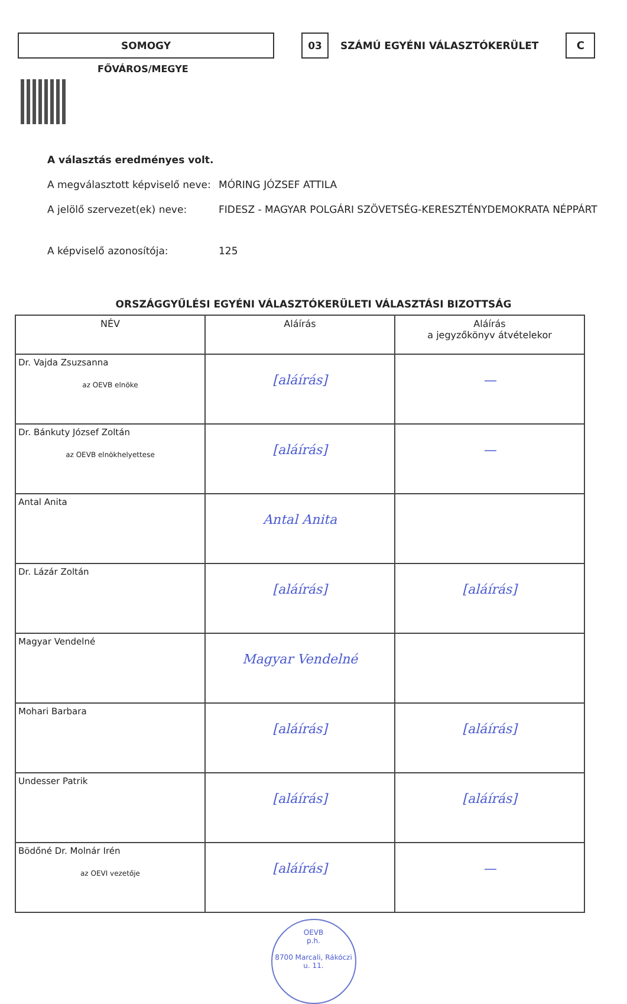SOMOGY 03
SZÁMÚ EGYÉNI VÁLASZTÓKERÜLET
C
FŐVÁROS/MEGYE
A választás eredményes volt.
A megválasztott képviselő neve: MÓRING JÓZSEF ATTILA
A jelölő szervezet(ek) neve: FIDESZ - MAGYAR POLGÁRI SZÖVETSÉG-KERESZTÉNYDEMOKRATA NÉPPÁRT
A képviselő azonosítója: 125
ORSZÁGGYŰLÉSI EGYÉNI VÁLASZTÓKERÜLETI VÁLASZTÁSI BIZOTTSÁG
| NÉV | Aláírás | Aláírás a jegyzőkönyv átvételekor |
| --- | --- | --- |
| Dr. Vajda Zsuzsanna az OEVB elnöke | [aláírás] | — |
| Dr. Bánkuty József Zoltán az OEVB elnökhelyettese | [aláírás] | — |
| Antal Anita | Antal Anita | |
| Dr. Lázár Zoltán | [aláírás] | [aláírás] |
| Magyar Vendelné | Magyar Vendelné | |
| Mohari Barbara | [aláírás] | [aláírás] |
| Undesser Patrik | [aláírás] | [aláírás] |
| Bödőné Dr. Molnár Irén az OEVI vezetője | [aláírás] | — |
OEVB
p.h.
8700 Marcali, Rákóczi u. 11.